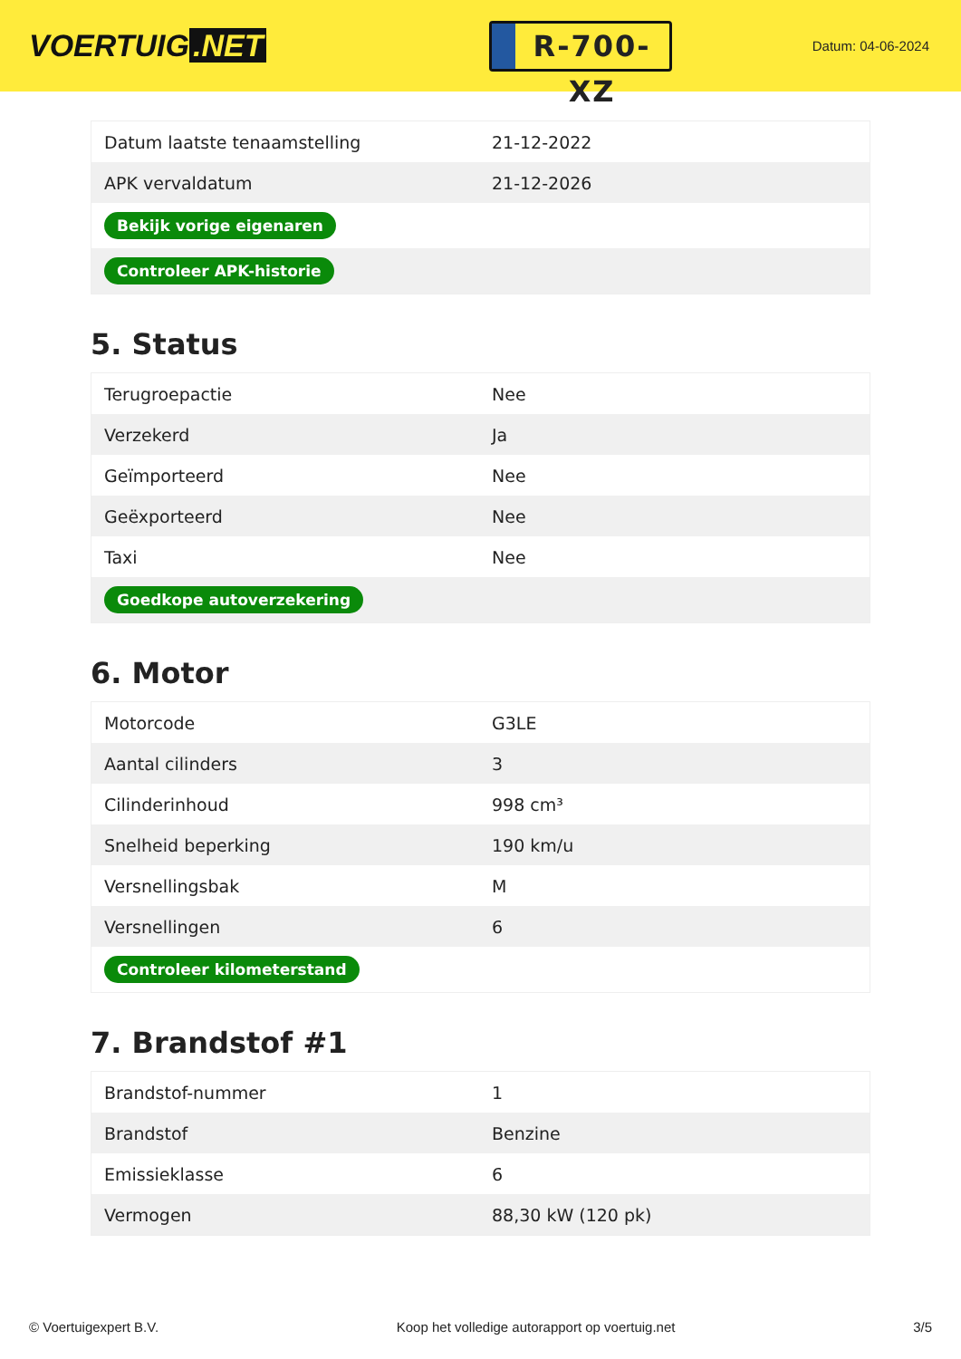VOERTUIG.NET
R-700-XZ
Datum: 04-06-2024
| Datum laatste tenaamstelling | 21-12-2022 |
| APK vervaldatum | 21-12-2026 |
| Bekijk vorige eigenaren | |
| Controleer APK-historie | |
5. Status
| Terugroepactie | Nee |
| Verzekerd | Ja |
| Geïmporteerd | Nee |
| Geëxporteerd | Nee |
| Taxi | Nee |
| Goedkope autoverzekering | |
6. Motor
| Motorcode | G3LE |
| Aantal cilinders | 3 |
| Cilinderinhoud | 998 cm³ |
| Snelheid beperking | 190 km/u |
| Versnellingsbak | M |
| Versnellingen | 6 |
| Controleer kilometerstand | |
7. Brandstof #1
| Brandstof-nummer | 1 |
| Brandstof | Benzine |
| Emissieklasse | 6 |
| Vermogen | 88,30 kW (120 pk) |
© Voertuigexpert B.V. Koop het volledige autorapport op voertuig.net 3/5